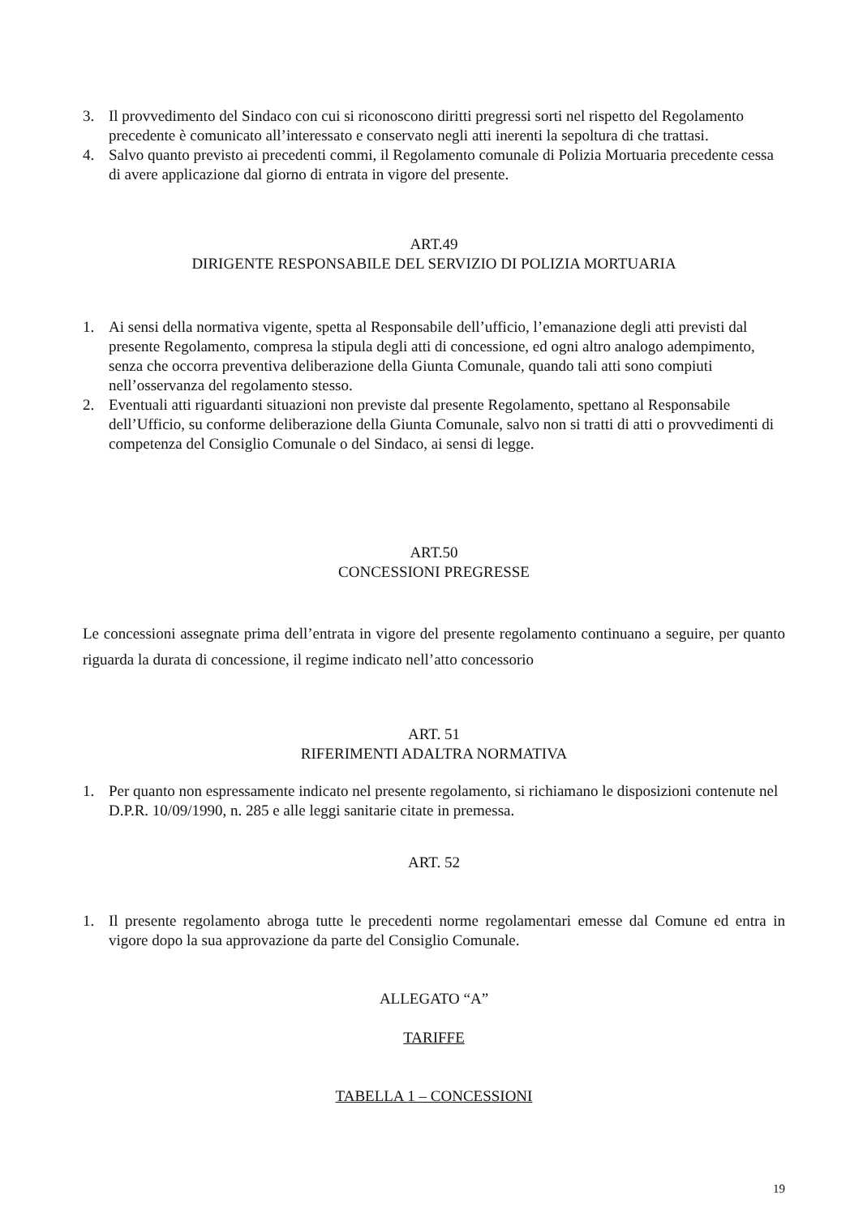3. Il provvedimento del Sindaco con cui si riconoscono diritti pregressi sorti nel rispetto del Regolamento precedente è comunicato all’interessato e conservato negli atti inerenti la sepoltura di che trattasi.
4. Salvo quanto previsto ai precedenti commi, il Regolamento comunale di Polizia Mortuaria precedente cessa di avere applicazione dal giorno di entrata in vigore del presente.
ART.49
DIRIGENTE RESPONSABILE DEL SERVIZIO DI POLIZIA MORTUARIA
1. Ai sensi della normativa vigente, spetta al Responsabile dell’ufficio, l’emanazione degli atti previsti dal presente Regolamento, compresa la stipula degli atti di concessione, ed ogni altro analogo adempimento, senza che occorra preventiva deliberazione della Giunta Comunale, quando tali atti sono compiuti nell’osservanza del regolamento stesso.
2. Eventuali atti riguardanti situazioni non previste dal presente Regolamento, spettano al Responsabile dell’Ufficio, su conforme deliberazione della Giunta Comunale, salvo non si tratti di atti o provvedimenti di competenza del Consiglio Comunale o del Sindaco, ai sensi di legge.
ART.50
CONCESSIONI PREGRESSE
Le concessioni assegnate prima dell’entrata in vigore del presente regolamento continuano a seguire, per quanto riguarda la durata di concessione, il regime indicato nell’atto concessorio
ART. 51
RIFERIMENTI ADALTRA NORMATIVA
1. Per quanto non espressamente indicato nel presente regolamento, si richiamano le disposizioni contenute nel D.P.R. 10/09/1990, n. 285 e alle leggi sanitarie citate in premessa.
ART. 52
1. Il presente regolamento abroga tutte le precedenti norme regolamentari emesse dal Comune ed entra in vigore dopo la sua approvazione da parte del Consiglio Comunale.
ALLEGATO “A”
TARIFFE
TABELLA 1 – CONCESSIONI
19